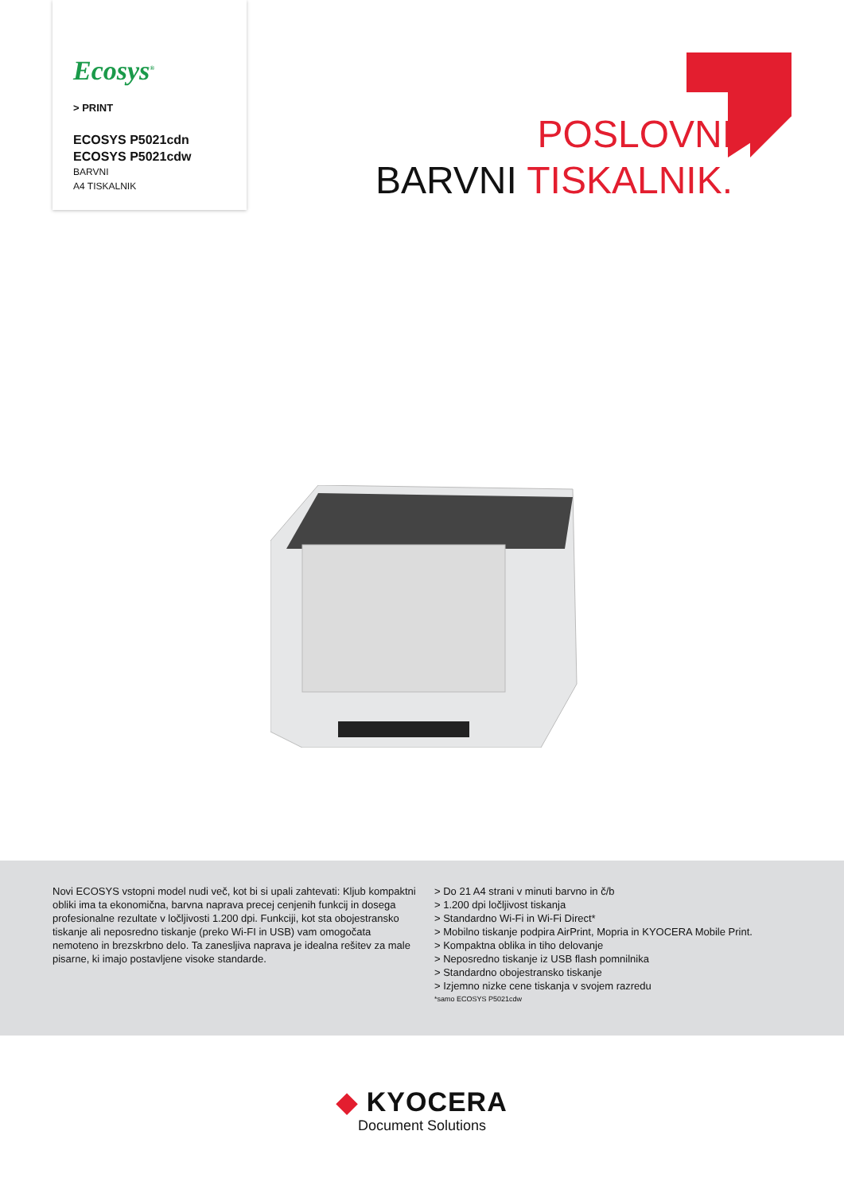Ecosys<sup>®</sup>
> PRINT
ECOSYS P5021cdn
ECOSYS P5021cdw
BARVNI
A4 TISKALNIK
POSLOVNI
BARVNI TISKALNIK.
Novi ECOSYS vstopni model nudi več, kot bi si upali zahtevati: Kljub kompaktni obliki ima ta ekonomična, barvna naprava precej cenjenih funkcij in dosega profesionalne rezultate v ločljivosti 1.200 dpi. Funkciji, kot sta obojestransko tiskanje ali neposredno tiskanje (preko Wi-FI in USB) vam omogočata nemoteno in brezskrbno delo. Ta zanesljiva naprava je idealna rešitev za male pisarne, ki imajo postavljene visoke standarde.
> Do 21 A4 strani v minuti barvno in č/b
> 1.200 dpi ločljivost tiskanja
> Standardno Wi-Fi in Wi-Fi Direct*
> Mobilno tiskanje podpira AirPrint, Mopria in KYOCERA Mobile Print.
> Kompaktna oblika in tiho delovanje
> Neposredno tiskanje iz USB flash pomnilnika
> Standardno obojestransko tiskanje
> Izjemno nizke cene tiskanja v svojem razredu
*samo ECOSYS P5021cdw
◆ KYOCERA
Document Solutions